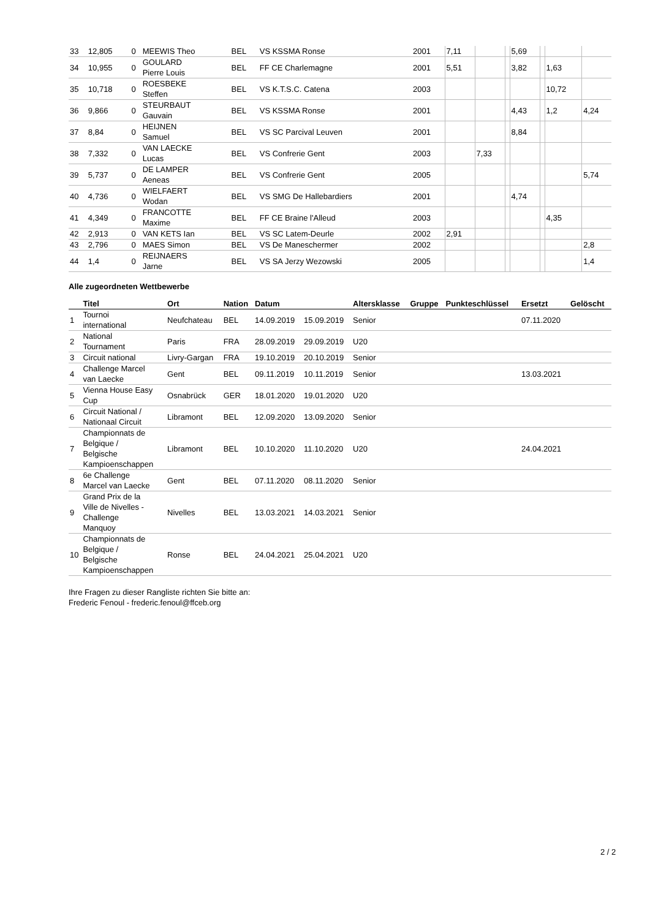| 33 | 12,805 | 0 | MEEWIS Theo | BEL | VS KSSMA Ronse | 2001 | 7,11 | | | 5,69 | | | |
| 34 | 10,955 | 0 | GOULARD Pierre Louis | BEL | FF CE Charlemagne | 2001 | 5,51 | | | 3,82 | | 1,63 | |
| 35 | 10,718 | 0 | ROESBEKE Steffen | BEL | VS K.T.S.C. Catena | 2003 | | | | | | 10,72 | |
| 36 | 9,866 | 0 | STEURBAUT Gauvain | BEL | VS KSSMA Ronse | 2001 | | | | 4,43 | | 1,2 | 4,24 |
| 37 | 8,84 | 0 | HEIJNEN Samuel | BEL | VS SC Parcival Leuven | 2001 | | | | 8,84 | | | |
| 38 | 7,332 | 0 | VAN LAECKE Lucas | BEL | VS Confrerie Gent | 2003 | | 7,33 | | | | | |
| 39 | 5,737 | 0 | DE LAMPER Aeneas | BEL | VS Confrerie Gent | 2005 | | | | | | | 5,74 |
| 40 | 4,736 | 0 | WIELFAERT Wodan | BEL | VS SMG De Hallebardiers | 2001 | | | | 4,74 | | | |
| 41 | 4,349 | 0 | FRANCOTTE Maxime | BEL | FF CE Braine l'Alleud | 2003 | | | | | | 4,35 | |
| 42 | 2,913 | 0 | VAN KETS Ian | BEL | VS SC Latem-Deurle | 2002 | 2,91 | | | | | | |
| 43 | 2,796 | 0 | MAES Simon | BEL | VS De Maneschermer | 2002 | | | | | | | 2,8 |
| 44 | 1,4 | 0 | REIJNAERS Jarne | BEL | VS SA Jerzy Wezowski | 2005 | | | | | | | 1,4 |
Alle zugeordneten Wettbewerbe
| | Titel | Ort | Nation | Datum | | Altersklasse | Gruppe | Punkteschlüssel | Ersetzt | Gelöscht |
| --- | --- | --- | --- | --- | --- | --- | --- | --- | --- | --- |
| 1 | Tournoi international | Neufchateau | BEL | 14.09.2019 | 15.09.2019 | Senior | | | 07.11.2020 | |
| 2 | National Tournament | Paris | FRA | 28.09.2019 | 29.09.2019 | U20 | | | | |
| 3 | Circuit national | Livry-Gargan | FRA | 19.10.2019 | 20.10.2019 | Senior | | | | |
| 4 | Challenge Marcel van Laecke | Gent | BEL | 09.11.2019 | 10.11.2019 | Senior | | | 13.03.2021 | |
| 5 | Vienna House Easy Cup | Osnabrück | GER | 18.01.2020 | 19.01.2020 | U20 | | | | |
| 6 | Circuit National / Nationaal Circuit | Libramont | BEL | 12.09.2020 | 13.09.2020 | Senior | | | | |
| 7 | Championnats de Belgique / Belgische Kampioenschappen | Libramont | BEL | 10.10.2020 | 11.10.2020 | U20 | | | 24.04.2021 | |
| 8 | 6e Challenge Marcel van Laecke | Gent | BEL | 07.11.2020 | 08.11.2020 | Senior | | | | |
| 9 | Grand Prix de la Ville de Nivelles - Challenge Manquoy | Nivelles | BEL | 13.03.2021 | 14.03.2021 | Senior | | | | |
| 10 | Championnats de Belgique / Belgische Kampioenschappen | Ronse | BEL | 24.04.2021 | 25.04.2021 | U20 | | | | |
Ihre Fragen zu dieser Rangliste richten Sie bitte an:
Frederic Fenoul - frederic.fenoul@ffceb.org
2 / 2